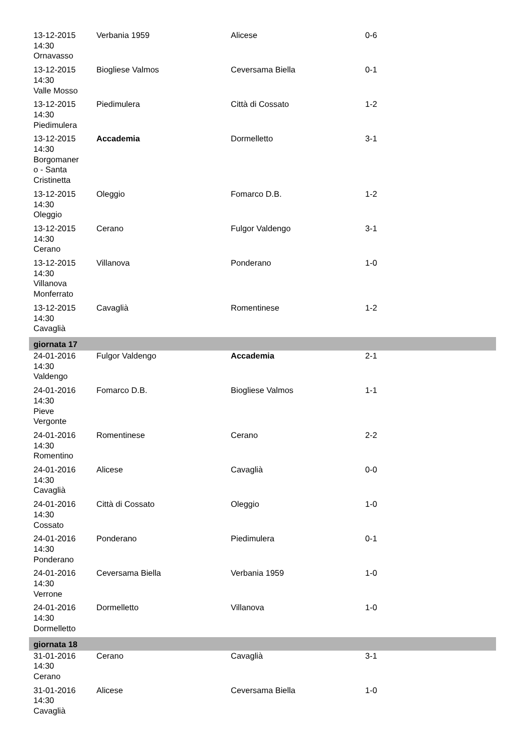| 13-12-2015 14:30 Ornavasso | Verbania 1959 | Alicese | 0-6 |
| 13-12-2015 14:30 Valle Mosso | Biogliese Valmos | Ceversama Biella | 0-1 |
| 13-12-2015 14:30 Piedimulera | Piedimulera | Città di Cossato | 1-2 |
| 13-12-2015 14:30 Borgomaner o - Santa Cristinetta | Accademia | Dormelletto | 3-1 |
| 13-12-2015 14:30 Oleggio | Oleggio | Fomarco D.B. | 1-2 |
| 13-12-2015 14:30 Cerano | Cerano | Fulgor Valdengo | 3-1 |
| 13-12-2015 14:30 Villanova Monferrato | Villanova | Ponderano | 1-0 |
| 13-12-2015 14:30 Cavaglià | Cavaglià | Romentinese | 1-2 |
| giornata 17 | | | |
| 24-01-2016 14:30 Valdengo | Fulgor Valdengo | Accademia | 2-1 |
| 24-01-2016 14:30 Pieve Vergonte | Fomarco D.B. | Biogliese Valmos | 1-1 |
| 24-01-2016 14:30 Romentino | Romentinese | Cerano | 2-2 |
| 24-01-2016 14:30 Cavaglià | Alicese | Cavaglià | 0-0 |
| 24-01-2016 14:30 Cossato | Città di Cossato | Oleggio | 1-0 |
| 24-01-2016 14:30 Ponderano | Ponderano | Piedimulera | 0-1 |
| 24-01-2016 14:30 Verrone | Ceversama Biella | Verbania 1959 | 1-0 |
| 24-01-2016 14:30 Dormelletto | Dormelletto | Villanova | 1-0 |
| giornata 18 | | | |
| 31-01-2016 14:30 Cerano | Cerano | Cavaglià | 3-1 |
| 31-01-2016 14:30 Cavaglià | Alicese | Ceversama Biella | 1-0 |